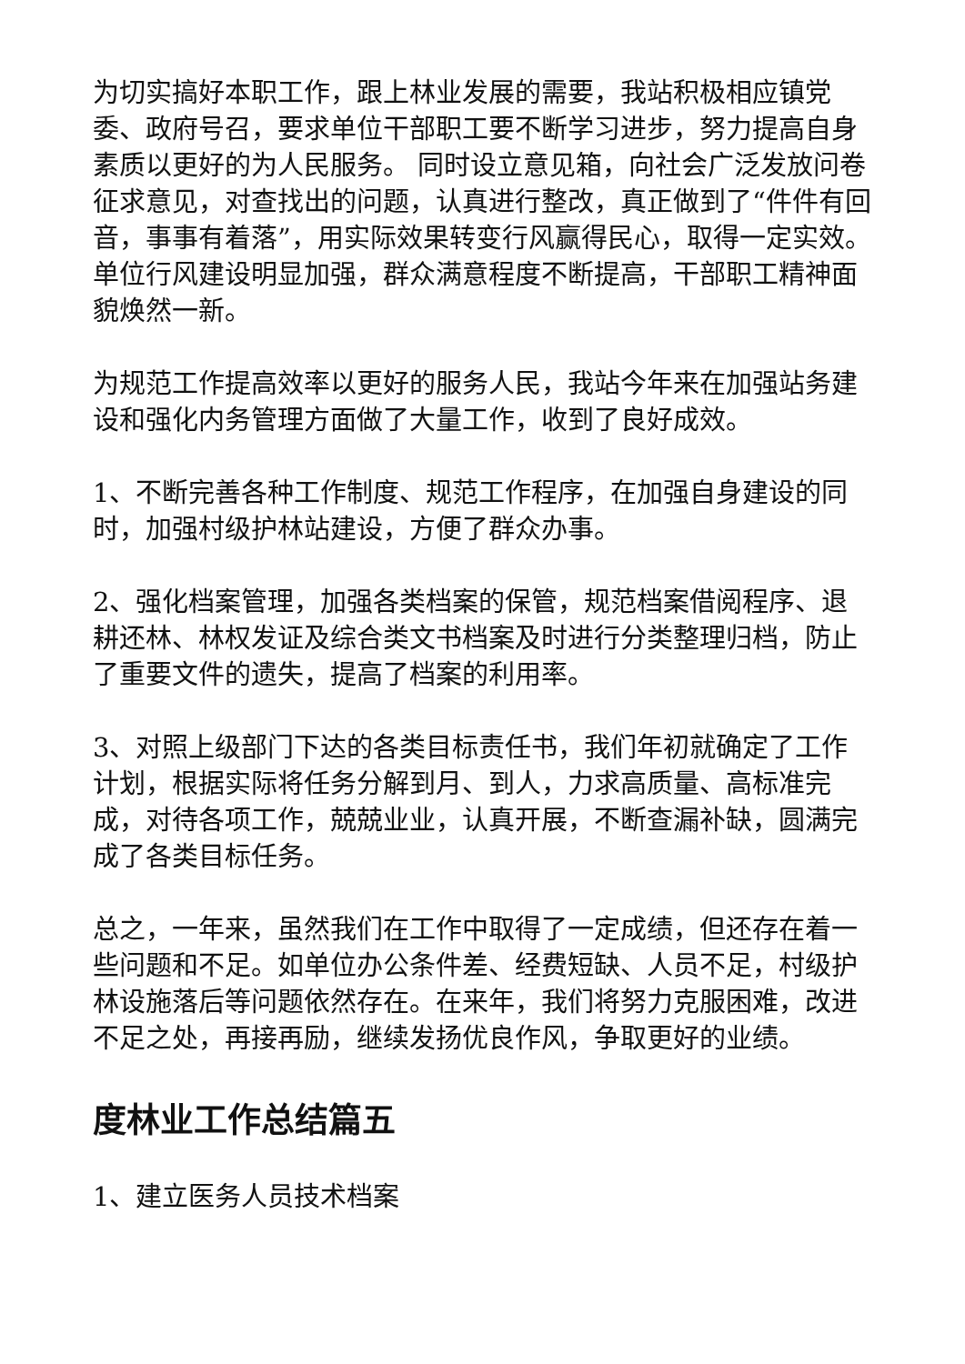为切实搞好本职工作，跟上林业发展的需要，我站积极相应镇党委、政府号召，要求单位干部职工要不断学习进步，努力提高自身素质以更好的为人民服务。 同时设立意见箱，向社会广泛发放问卷征求意见，对查找出的问题，认真进行整改，真正做到了“件件有回音，事事有着落”，用实际效果转变行风赢得民心，取得一定实效。单位行风建设明显加强，群众满意程度不断提高，干部职工精神面貌焕然一新。
为规范工作提高效率以更好的服务人民，我站今年来在加强站务建设和强化内务管理方面做了大量工作，收到了良好成效。
1、不断完善各种工作制度、规范工作程序，在加强自身建设的同时，加强村级护林站建设，方便了群众办事。
2、强化档案管理，加强各类档案的保管，规范档案借阅程序、退耕还林、林权发证及综合类文书档案及时进行分类整理归档，防止了重要文件的遗失，提高了档案的利用率。
3、对照上级部门下达的各类目标责任书，我们年初就确定了工作计划，根据实际将任务分解到月、到人，力求高质量、高标准完成，对待各项工作，兢兢业业，认真开展，不断查漏补缺，圆满完成了各类目标任务。
总之，一年来，虽然我们在工作中取得了一定成绩，但还存在着一些问题和不足。如单位办公条件差、经费短缺、人员不足，村级护林设施落后等问题依然存在。在来年，我们将努力克服困难，改进不足之处，再接再励，继续发扬优良作风，争取更好的业绩。
度林业工作总结篇五
1、建立医务人员技术档案